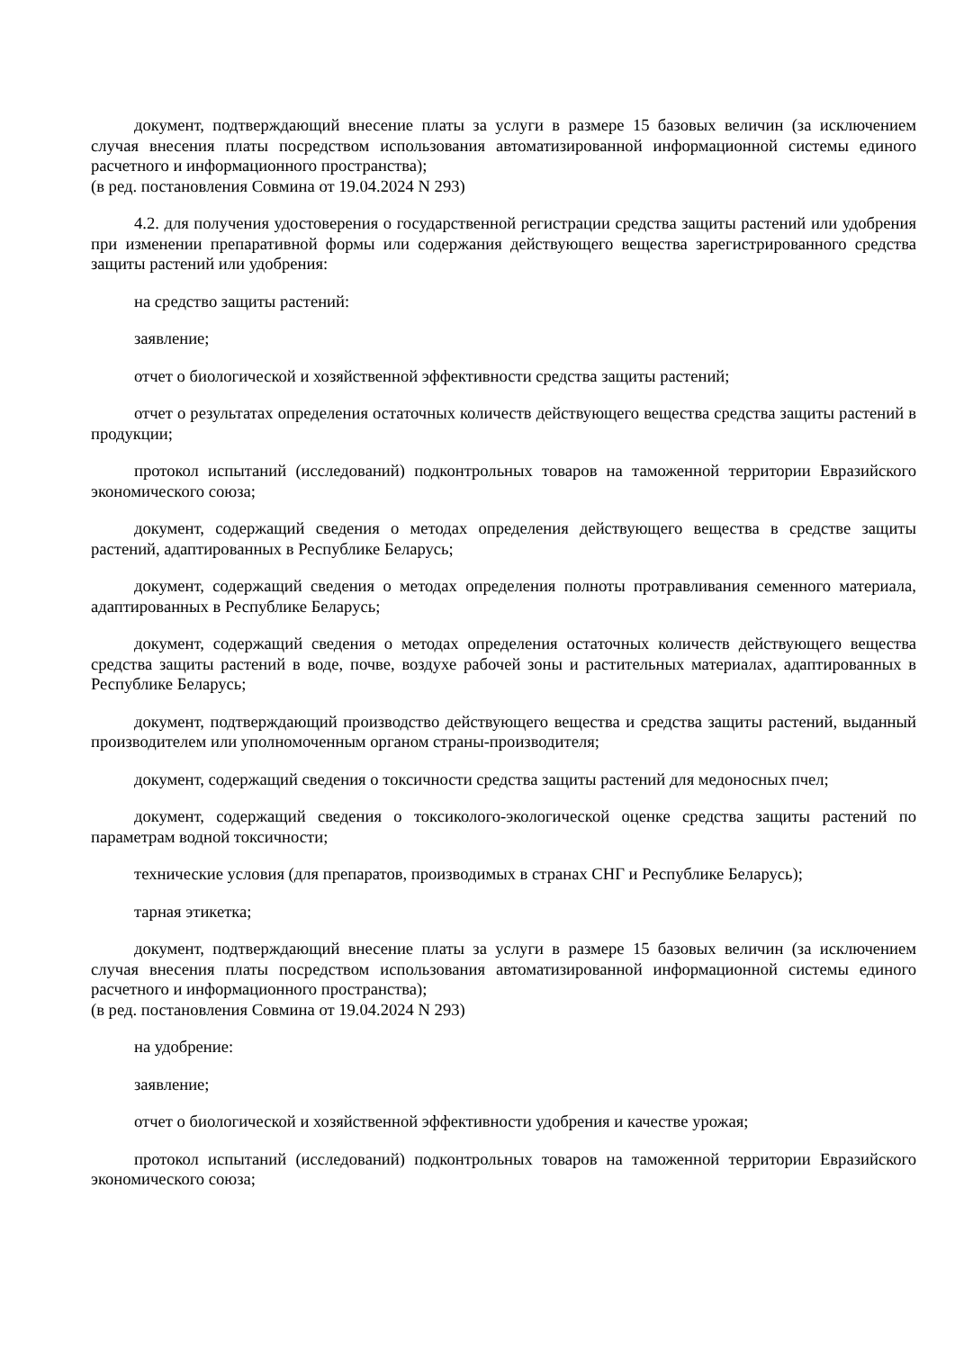документ, подтверждающий внесение платы за услуги в размере 15 базовых величин (за исключением случая внесения платы посредством использования автоматизированной информационной системы единого расчетного и информационного пространства);
(в ред. постановления Совмина от 19.04.2024 N 293)
4.2. для получения удостоверения о государственной регистрации средства защиты растений или удобрения при изменении препаративной формы или содержания действующего вещества зарегистрированного средства защиты растений или удобрения:
на средство защиты растений:
заявление;
отчет о биологической и хозяйственной эффективности средства защиты растений;
отчет о результатах определения остаточных количеств действующего вещества средства защиты растений в продукции;
протокол испытаний (исследований) подконтрольных товаров на таможенной территории Евразийского экономического союза;
документ, содержащий сведения о методах определения действующего вещества в средстве защиты растений, адаптированных в Республике Беларусь;
документ, содержащий сведения о методах определения полноты протравливания семенного материала, адаптированных в Республике Беларусь;
документ, содержащий сведения о методах определения остаточных количеств действующего вещества средства защиты растений в воде, почве, воздухе рабочей зоны и растительных материалах, адаптированных в Республике Беларусь;
документ, подтверждающий производство действующего вещества и средства защиты растений, выданный производителем или уполномоченным органом страны-производителя;
документ, содержащий сведения о токсичности средства защиты растений для медоносных пчел;
документ, содержащий сведения о токсиколого-экологической оценке средства защиты растений по параметрам водной токсичности;
технические условия (для препаратов, производимых в странах СНГ и Республике Беларусь);
тарная этикетка;
документ, подтверждающий внесение платы за услуги в размере 15 базовых величин (за исключением случая внесения платы посредством использования автоматизированной информационной системы единого расчетного и информационного пространства);
(в ред. постановления Совмина от 19.04.2024 N 293)
на удобрение:
заявление;
отчет о биологической и хозяйственной эффективности удобрения и качестве урожая;
протокол испытаний (исследований) подконтрольных товаров на таможенной территории Евразийского экономического союза;